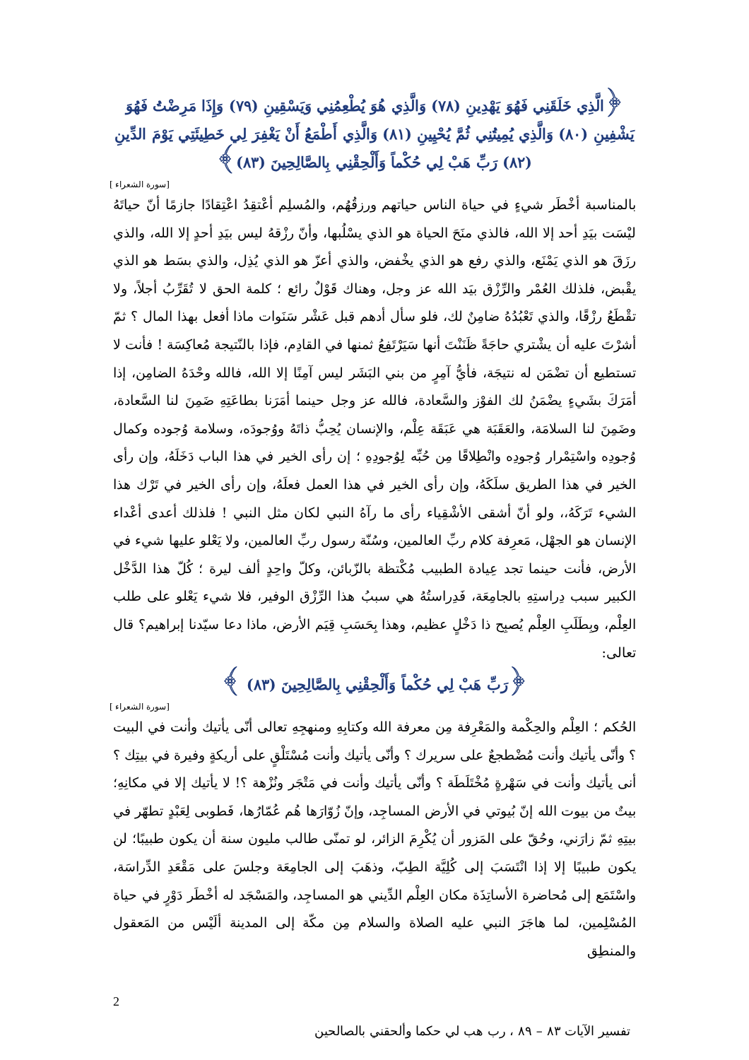﴿الَّذِي خَلَقَنِي فَهُوَ يَهْدِينِ (٧٨) وَالَّذِي هُوَ يُطْعِمُنِي وَيَسْقِينِ (٧٩) وَإِذَا مَرِضْتُ فَهُوَ يَشْفِينِ (٨٠) وَالَّذِي يُمِيتُنِي ثُمَّ يُحْيِينِ (٨١) وَالَّذِي أَطْمَعُ أَنْ يَغْفِرَ لِي خَطِيئَتِي يَوْمَ الدِّينِ (٨٢) رَبِّ هَبْ لِي حُكْماً وَأَلْحِقْنِي بِالصَّالِحِينَ (٨٣)﴾
[سورة الشعراء ]
بالمناسبة أخْطَر شيءٍ في حياة الناس حياتهم ورزقُهُم، والمُسلِم أعْتقِدُ اعْتِقادًا جازمًا أنّ حياتَهُ ليْسَت بيَدِ أحد إلا الله، فالذي منَحَ الحياة هو الذي يسْلُبها، وأنّ رزْقهُ ليس بيَدِ أحدٍ إلا الله، والذي رزَقَ هو الذي يَمْنَع، والذي رفع هو الذي يخْفض، والذي أعزّ هو الذي يُذِل، والذي بسَط هو الذي يقْبض، فلذلك العُمْر والرِّزْق بيَد الله عز وجل، وهناك قَوْلٌ رائع ؛ كلمة الحق لا تُقَرِّبُ أجلاً، ولا تقْطَعُ رزْقًا، والذي تَعْبُدُهُ ضامِنٌ لك، فلو سأل أدهم قبل عَشْر سَنَوات ماذا أفعل بهذا المال ؟ ثمّ أشرْتَ عليه أن يشْتري حاجَةً ظَنَنْتَ أنها سَيَرْتَفِعُ ثمنها في القادِم، فإذا بالنّتيجة مُعاكِسَة ! فأنت لا تستطيع أن تضْمَن له نتيجَة، فأيُّ آمِرٍ من بني البَشَر ليس آمِنًا إلا الله، فالله وحْدَهُ الضامِن، إذا أمَرَكَ بشَيءٍ يضْمَنُ لك الفوْز والسَّعادة، فالله عز وجل حينما أمَرَنا بطاعَتِهِ ضَمِنَ لنا السَّعادة، وضَمِنَ لنا السلامَة، والعَقَبَة هي عَبَقَة عِلْم، والإنسان يُحِبُّ ذاتَهُ ووُجودَه، وسلامة وُجوده وكمال وُجودِه واسْتِمْرار وُجودِه وانْطِلاقًا مِن حُبِّه لِوُجودِهِ ؛ إن رأى الخير في هذا الباب دَخَلَهُ، وإن رأى الخير في هذا الطريق سلَكَهُ، وإن رأى الخير في هذا العمل فعلَهُ، وإن رأى الخير في تَرْك هذا الشيء تَرَكَهُ،، ولو أنّ أشقى الأشْقِياء رأى ما رآهُ النبي لكان مثل النبي ! فلذلك أعدى أعْداء الإنسان هو الجهْل، مَعرِفة كلام ربِّ العالمين، وسُنّة رسول ربِّ العالمين، ولا يَعْلو عليها شيء في الأرض، فأنت حينما تجد عِيادة الطبيب مُكْتظة بالزّبائن، وكلّ واحِدٍ ألف ليرة ؛ كُلّ هذا الدَّخْل الكبير سبب دِراستِهِ بالجامِعَة، فَدِراستُهُ هي سببُ هذا الرِّزْق الوفير، فلا شيء يَعْلو على طلب العِلْم، وبِطَلَبِ العِلْم يُصبِح ذا دَخْلٍ عظيم، وهذا بِحَسَبِ قِيَم الأرض، ماذا دعا سيّدنا إبراهيم؟ قال تعالى:
﴿رَبِّ هَبْ لِي حُكْماً وَأَلْحِقْنِي بِالصَّالِحِينَ (٨٣) ﴾
[سورة الشعراء ]
الحُكم ؛ العِلْم والحِكْمة والمَعْرِفة مِن معرفة الله وكتابِهِ ومنهجِهِ تعالى أنّى يأتيك وأنت في البيت ؟ وأنّى يأتيك وأنت مُضْطجعٌ على سريرك ؟ وأنّى يأتيك وأنت مُسْتَلْقٍ على أريكةٍ وفيرة في بيتِك ؟ أنى يأتيك وأنت في سَهْرةٍ مُخْتَلَطَة ؟ وأنّى يأتيك وأنت في مَتْجَر ونُزْهة ؟! لا يأتيك إلا في مكانِهِ؛ بيتٌ من بيوت الله إنّ بُيوتي في الأرض المساجِد، وإنّ زُوّارَها هُم عُمّارُها، فَطوبى لِعَبْدٍ تطهّر في بيتِهِ ثمّ زارَني، وحُقّ على المَزور أن يُكْرِمَ الزائر، لو تمنّى طالب مليون سنة أن يكون طبيبًا؛ لن يكون طبيبًا إلا إذا انْتَسَبَ إلى كُلِيَّة الطِبّ، وذهَبَ إلى الجامِعَة وجلسَ على مَقْعَدِ الدِّراسَة، واسْتَمَع إلى مُحاضرة الأساتِذَة مكان العِلْم الدِّيني هو المساجِد، والمَسْجَد له أخْطَر دَوْرٍ في حياة المُسْلِمين، لما هاجَرَ النبي عليه الصلاة والسلام مِن مكّة إلى المدينة ألَيْس من المَعقول والمنطِق
2
تفسير الآيات ٨٣ – ٨٩ ، رب هب لي حكما وألحقني بالصالحين